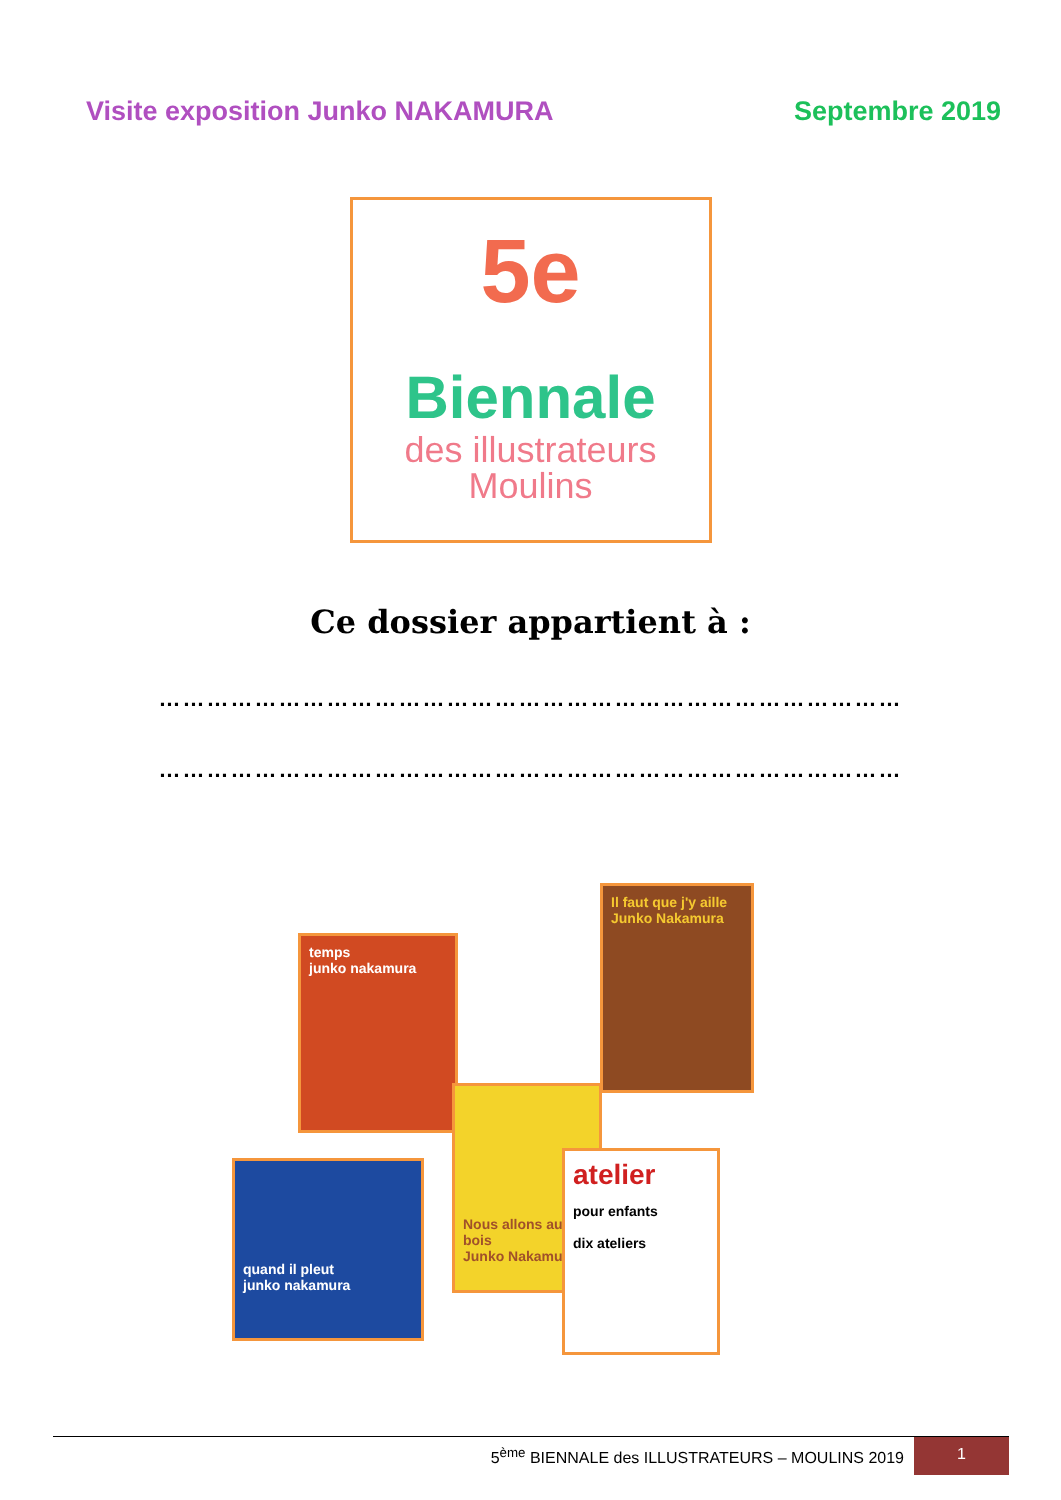Visite exposition Junko NAKAMURA Septembre 2019
5e
Biennale
des illustrateurs
Moulins
Ce dossier appartient à :
…………………………………………………………………………………
…………………………………………………………………………………
temps
junko nakamura
Il faut que j'y aille
Junko Nakamura
Nous allons au bois
Junko Nakamura
quand il pleut
junko nakamura
atelier
pour enfants
dix ateliers
5<sup>ème</sup> BIENNALE des ILLUSTRATEURS – MOULINS 2019 1